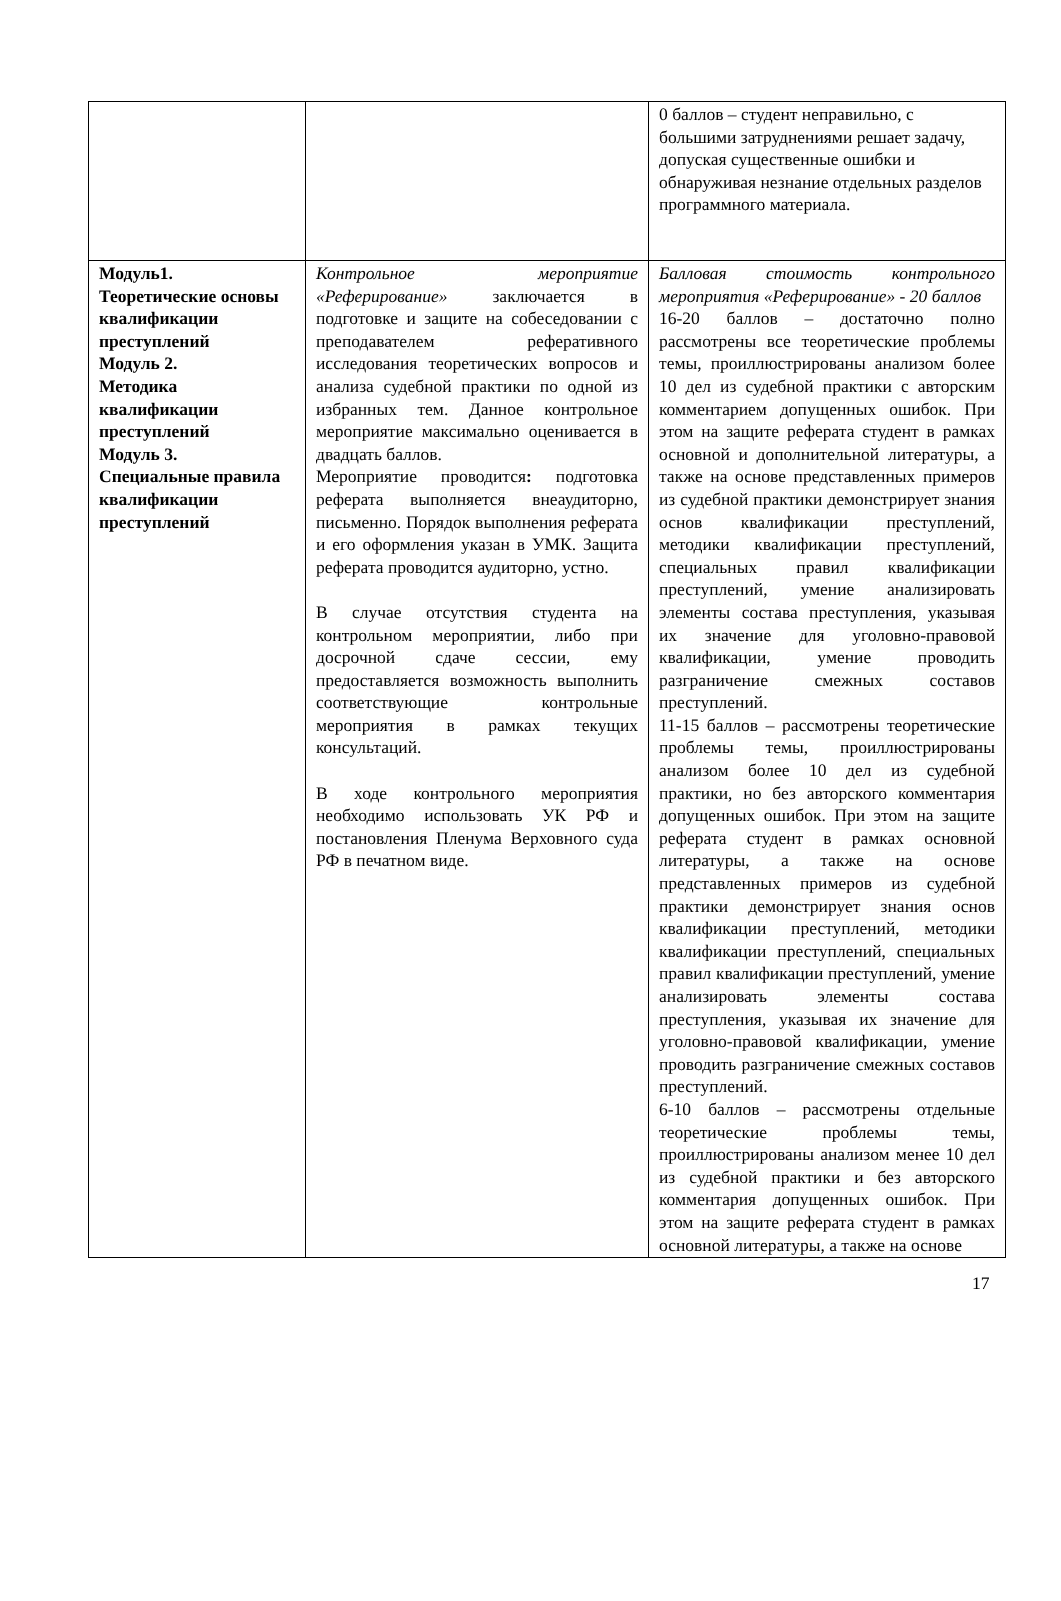| | | 0 баллов – студент неправильно, с большими затруднениями решает задачу, допуская существенные ошибки и обнаруживая незнание отдельных разделов программного материала. |
| Модуль1. Теоретические основы квалификации преступлений Модуль 2. Методика квалификации преступлений Модуль 3. Специальные правила квалификации преступлений | Контрольное мероприятие «Реферирование» заключается в подготовке и защите на собеседовании с преподавателем реферативного исследования теоретических вопросов и анализа судебной практики по одной из избранных тем. Данное контрольное мероприятие максимально оценивается в двадцать баллов. Мероприятие проводится : подготовка реферата выполняется внеаудиторно, письменно. Порядок выполнения реферата и его оформления указан в УМК. Защита реферата проводится аудиторно, устно. В случае отсутствия студента на контрольном мероприятии, либо при досрочной сдаче сессии, ему предоставляется возможность выполнить соответствующие контрольные мероприятия в рамках текущих консультаций. В ходе контрольного мероприятия необходимо использовать УК РФ и постановления Пленума Верховного суда РФ в печатном виде. | Балловая стоимость контрольного мероприятия «Реферирование» - 20 баллов 16-20 баллов – достаточно полно рассмотрены все теоретические проблемы темы, проиллюстрированы анализом более 10 дел из судебной практики с авторским комментарием допущенных ошибок. При этом на защите реферата студент в рамках основной и дополнительной литературы, а также на основе представленных примеров из судебной практики демонстрирует знания основ квалификации преступлений, методики квалификации преступлений, специальных правил квалификации преступлений, умение анализировать элементы состава преступления, указывая их значение для уголовно-правовой квалификации, умение проводить разграничение смежных составов преступлений. 11-15 баллов – рассмотрены теоретические проблемы темы, проиллюстрированы анализом более 10 дел из судебной практики, но без авторского комментария допущенных ошибок. При этом на защите реферата студент в рамках основной литературы, а также на основе представленных примеров из судебной практики демонстрирует знания основ квалификации преступлений, методики квалификации преступлений, специальных правил квалификации преступлений, умение анализировать элементы состава преступления, указывая их значение для уголовно-правовой квалификации, умение проводить разграничение смежных составов преступлений. 6-10 баллов – рассмотрены отдельные теоретические проблемы темы, проиллюстрированы анализом менее 10 дел из судебной практики и без авторского комментария допущенных ошибок. При этом на защите реферата студент в рамках основной литературы, а также на основе |
17